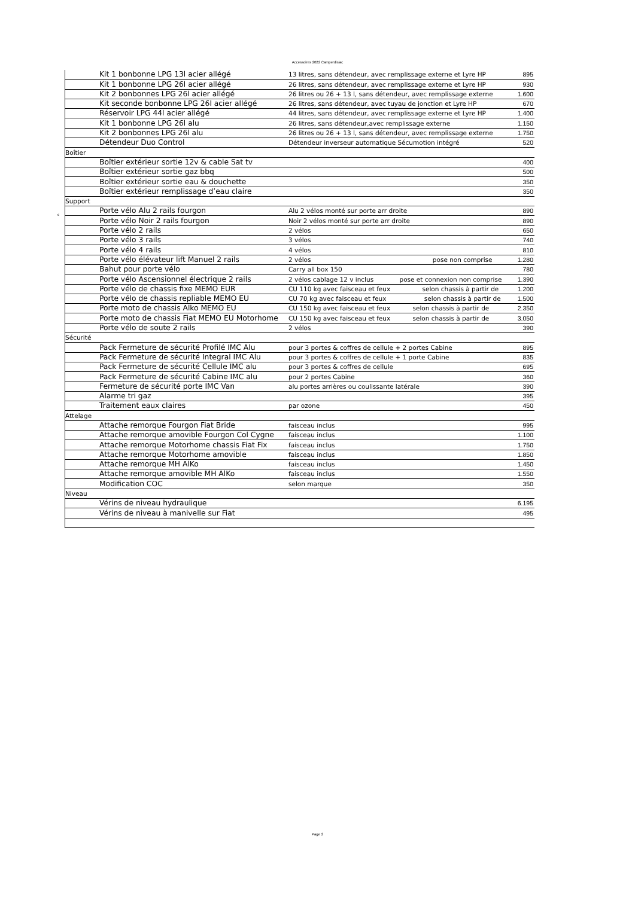Accessoires 2022 Camperdisiac
c
| | Kit 1 bonbonne LPG 13l acier allégé | 13 litres, sans détendeur, avec remplissage externe et Lyre HP | 895 |
| | Kit 1 bonbonne LPG 26l acier allégé | 26 litres, sans détendeur, avec remplissage externe et Lyre HP | 930 |
| | Kit 2 bonbonnes LPG 26l acier allégé | 26 litres ou 26 + 13 l, sans détendeur, avec remplissage externe | 1.600 |
| | Kit seconde bonbonne LPG 26l acier allégé | 26 litres, sans détendeur, avec tuyau de jonction et Lyre HP | 670 |
| | Réservoir LPG 44l acier allégé | 44 litres, sans détendeur, avec remplissage externe et Lyre HP | 1.400 |
| | Kit 1 bonbonne LPG 26l alu | 26 litres, sans détendeur,avec remplissage externe | 1.150 |
| | Kit 2 bonbonnes LPG 26l alu | 26 litres ou 26 + 13 l, sans détendeur, avec remplissage externe | 1.750 |
| | Détendeur Duo Control | Détendeur inverseur automatique Sécumotion intégré | 520 |
| Boîtier | | | |
| | Boîtier extérieur sortie 12v & cable Sat tv | | 400 |
| | Boîtier extérieur sortie gaz bbq | | 500 |
| | Boîtier extérieur sortie eau & douchette | | 350 |
| | Boîtier extérieur remplissage d’eau claire | | 350 |
| Support | | | |
| | Porte vélo Alu 2 rails fourgon | Alu 2 vélos monté sur porte arr droite | 890 |
| | Porte vélo Noir 2 rails fourgon | Noir 2 vélos monté sur porte arr droite | 890 |
| | Porte vélo 2 rails | 2 vélos | 650 |
| | Porte vélo 3 rails | 3 vélos | 740 |
| | Porte vélo 4 rails | 4 vélos | 810 |
| | Porte vélo élévateur lift Manuel 2 rails | 2 vélos pose non comprise | 1.280 |
| | Bahut pour porte vélo | Carry all box 150 | 780 |
| | Porte vélo Ascensionnel électrique 2 rails | 2 vélos cablage 12 v inclus pose et connexion non comprise | 1.390 |
| | Porte vélo de chassis fixe MEMO EUR | CU 110 kg avec faisceau et feux selon chassis à partir de | 1.200 |
| | Porte vélo de chassis repliable MEMO EU | CU 70 kg avec faisceau et feux selon chassis à partir de | 1.500 |
| | Porte moto de chassis Alko MEMO EU | CU 150 kg avec faisceau et feux selon chassis à partir de | 2.350 |
| | Porte moto de chassis Fiat MEMO EU Motorhome | CU 150 kg avec faisceau et feux selon chassis à partir de | 3.050 |
| | Porte vélo de soute 2 rails | 2 vélos | 390 |
| Sécurité | | | |
| | Pack Fermeture de sécurité Profilé IMC Alu | pour 3 portes & coffres de cellule + 2 portes Cabine | 895 |
| | Pack Fermeture de sécurité Integral IMC Alu | pour 3 portes & coffres de cellule + 1 porte Cabine | 835 |
| | Pack Fermeture de sécurité Cellule IMC alu | pour 3 portes & coffres de cellule | 695 |
| | Pack Fermeture de sécurité Cabine IMC alu | pour 2 portes Cabine | 360 |
| | Fermeture de sécurité porte IMC Van | alu portes arrières ou coulissante latérale | 390 |
| | Alarme tri gaz | | 395 |
| | Traitement eaux claires | par ozone | 450 |
| Attelage | | | |
| | Attache remorque Fourgon Fiat Bride | faisceau inclus | 995 |
| | Attache remorque amovible Fourgon Col Cygne | faisceau inclus | 1.100 |
| | Attache remorque Motorhome chassis Fiat Fix | faisceau inclus | 1.750 |
| | Attache remorque Motorhome amovible | faisceau inclus | 1.850 |
| | Attache remorque MH AlKo | faisceau inclus | 1.450 |
| | Attache remorque amovible MH AlKo | faisceau inclus | 1.550 |
| | Modification COC | selon marque | 350 |
| Niveau | | | |
| | Vérins de niveau hydraulique | | 6.195 |
| | Vérins de niveau à manivelle sur Fiat | | 495 |
Page 2